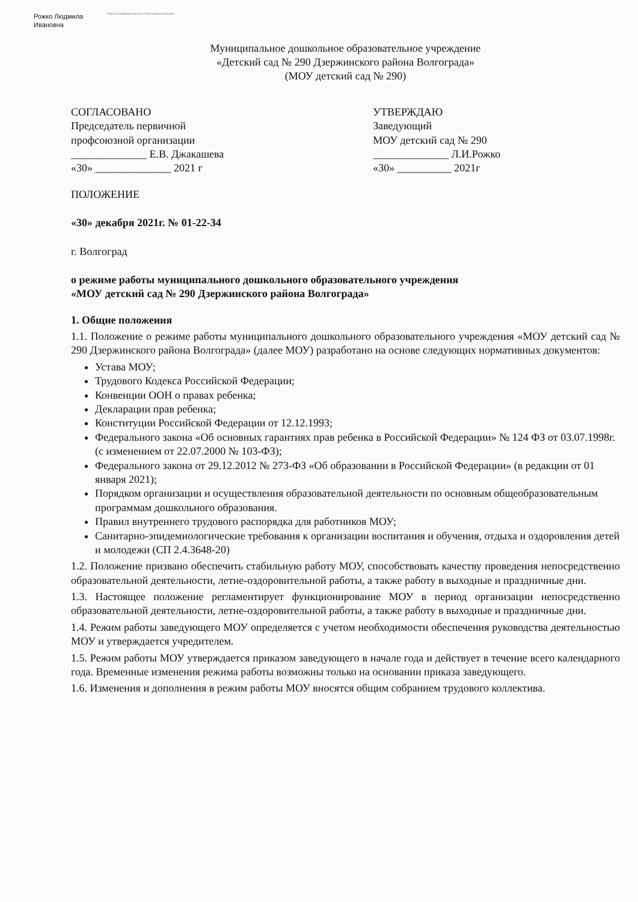Рожко Людмила
Ивановна
Подписано цифровой подписью: Рожко Людмила Ивановна
Муниципальное дошкольное образовательное учреждение
«Детский сад № 290 Дзержинского района Волгограда»
(МОУ детский сад № 290)
СОГЛАСОВАНО
Председатель первичной
профсоюзной организации
______________ Е.В. Джакашева
«30» ______________ 2021 г
УТВЕРЖДАЮ
Заведующий
МОУ детский сад № 290
______________ Л.И.Рожко
«30» __________ 2021г
ПОЛОЖЕНИЕ
«30» декабря 2021г. № 01-22-34
г. Волгоград
о режиме работы муниципального дошкольного образовательного учреждения
«МОУ детский сад № 290 Дзержинского района Волгограда»
1. Общие положения
1.1. Положение о режиме работы муниципального дошкольного образовательного учреждения «МОУ детский сад № 290 Дзержинского района Волгограда» (далее МОУ) разработано на основе следующих нормативных документов:
Устава МОУ;
Трудового Кодекса Российской Федерации;
Конвенции ООН о правах ребенка;
Декларации прав ребенка;
Конституции Российской Федерации от 12.12.1993;
Федерального закона «Об основных гарантиях прав ребенка в Российской Федерации» № 124 ФЗ от 03.07.1998г. (с изменением от 22.07.2000 № 103-ФЗ);
Федерального закона от 29.12.2012 № 273-ФЗ «Об образовании в Российской Федерации» (в редакции от 01 января 2021);
Порядком организации и осуществления образовательной деятельности по основным общеобразовательным программам дошкольного образования.
Правил внутреннего трудового распорядка для работников МОУ;
Санитарно-эпидемиологические требования к организации воспитания и обучения, отдыха и оздоровления детей и молодежи (СП 2.4.3648-20)
1.2. Положение призвано обеспечить стабильную работу МОУ, способствовать качеству проведения непосредственно образовательной деятельности, летне-оздоровительной работы, а также работу в выходные и праздничные дни.
1.3. Настоящее положение регламентирует функционирование МОУ в период организации непосредственно образовательной деятельности, летне-оздоровительной работы, а также работу в выходные и праздничные дни.
1.4. Режим работы заведующего МОУ определяется с учетом необходимости обеспечения руководства деятельностью МОУ и утверждается учредителем.
1.5. Режим работы МОУ утверждается приказом заведующего в начале года и действует в течение всего календарного года. Временные изменения режима работы возможны только на основании приказа заведующего.
1.6. Изменения и дополнения в режим работы МОУ вносятся общим собранием трудового коллектива.